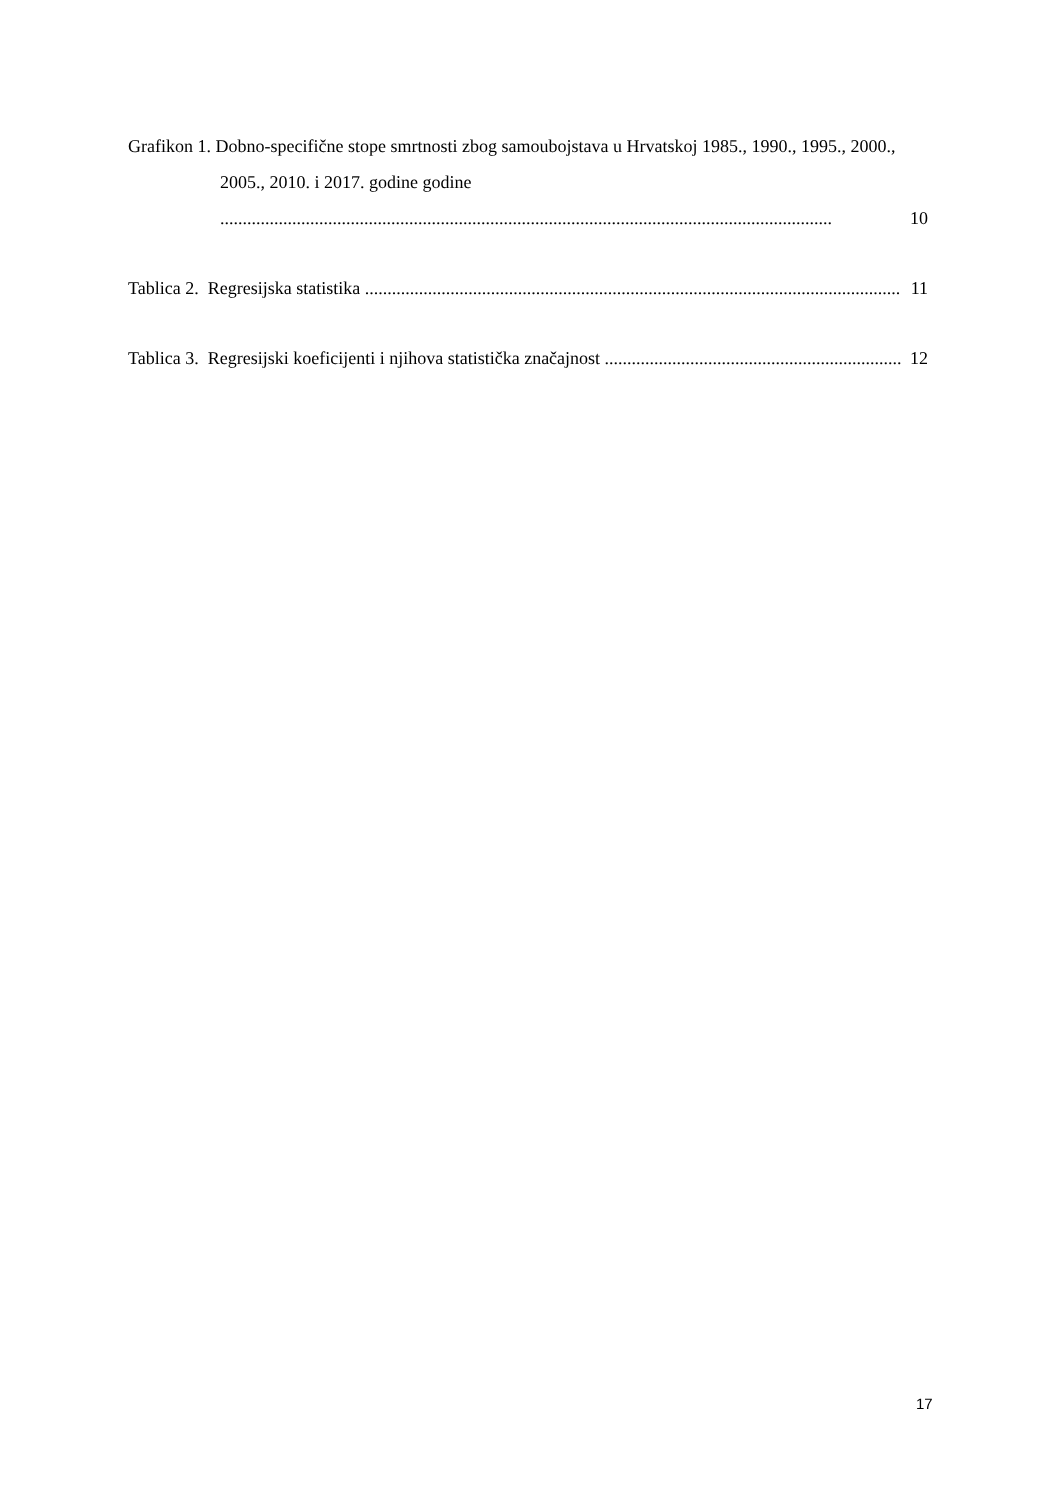Grafikon 1. Dobno-specifične stope smrtnosti zbog samoubojstava u Hrvatskoj 1985., 1990., 1995., 2000., 2005., 2010. i 2017. godine godine
........................................................................................................................................ 10
Tablica 2. Regresijska statistika ....................................................................................................................... 11
Tablica 3. Regresijski koeficijenti i njihova statistička značajnost .................................................................. 12
17